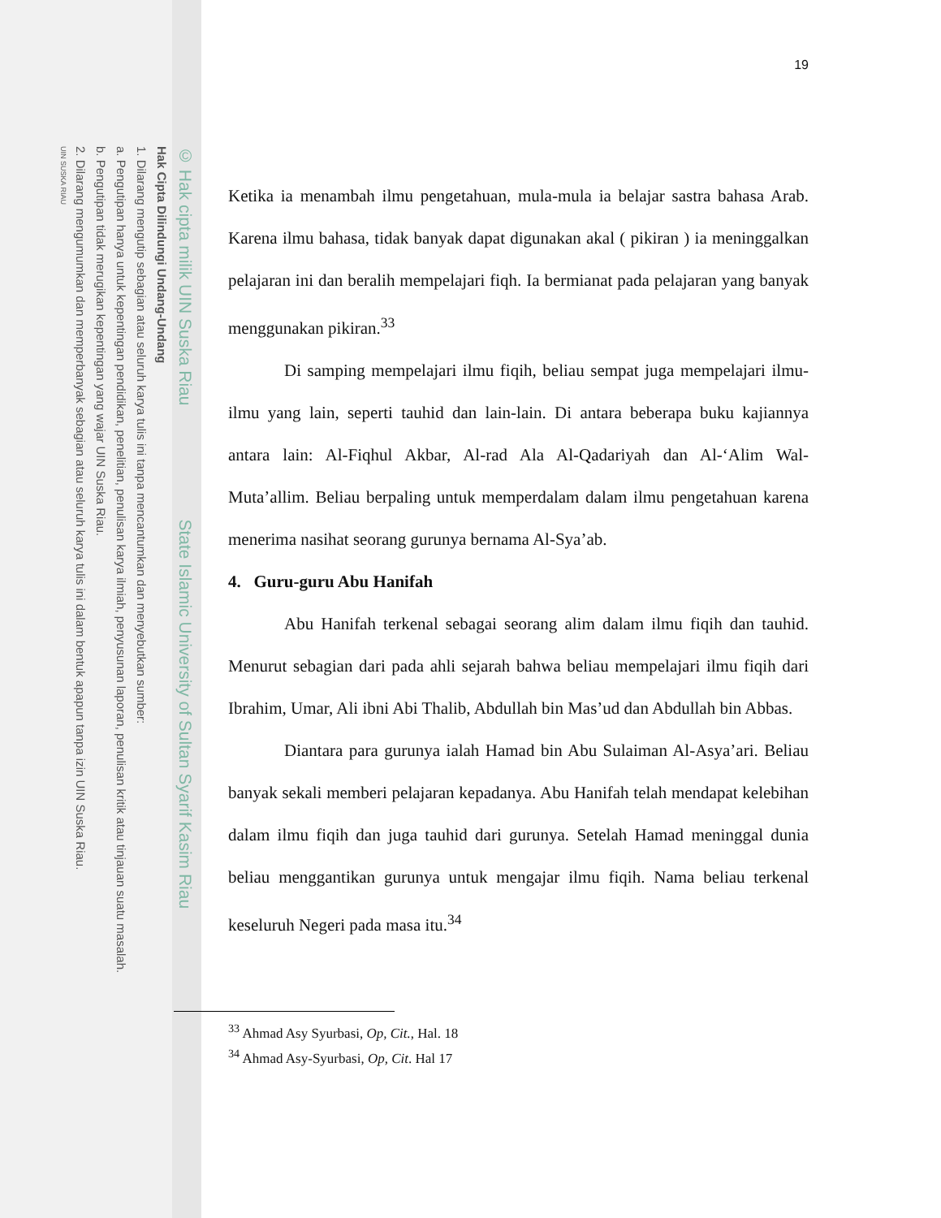© Hak cipta milik UIN Suska Riau State Islamic University of Sultan Syarif Kasim Riau
Hak Cipta Dilindungi Undang-Undang
1. Dilarang mengutip sebagian atau seluruh karya tulis ini tanpa mencantumkan dan menyebutkan sumber:
a. Pengutipan hanya untuk kepentingan pendidikan, penelitian, penulisan karya ilmiah, penyusunan laporan, penulisan kritik atau tinjauan suatu masalah.
b. Pengutipan tidak merugikan kepentingan yang wajar UIN Suska Riau.
2. Dilarang mengumumkan dan memperbanyak sebagian atau seluruh karya tulis ini dalam bentuk apapun tanpa izin UIN Suska Riau.
UIN SUSKA RIAU
19
Ketika ia menambah ilmu pengetahuan, mula-mula ia belajar sastra bahasa Arab. Karena ilmu bahasa, tidak banyak dapat digunakan akal ( pikiran ) ia meninggalkan pelajaran ini dan beralih mempelajari fiqh. Ia bermianat pada pelajaran yang banyak menggunakan pikiran.<sup>33</sup>
Di samping mempelajari ilmu fiqih, beliau sempat juga mempelajari ilmu-ilmu yang lain, seperti tauhid dan lain-lain. Di antara beberapa buku kajiannya antara lain: Al-Fiqhul Akbar, Al-rad Ala Al-Qadariyah dan Al-‘Alim Wal-Muta’allim. Beliau berpaling untuk memperdalam dalam ilmu pengetahuan karena menerima nasihat seorang gurunya bernama Al-Sya’ab.
4. Guru-guru Abu Hanifah
Abu Hanifah terkenal sebagai seorang alim dalam ilmu fiqih dan tauhid. Menurut sebagian dari pada ahli sejarah bahwa beliau mempelajari ilmu fiqih dari Ibrahim, Umar, Ali ibni Abi Thalib, Abdullah bin Mas’ud dan Abdullah bin Abbas.
Diantara para gurunya ialah Hamad bin Abu Sulaiman Al-Asya’ari. Beliau banyak sekali memberi pelajaran kepadanya. Abu Hanifah telah mendapat kelebihan dalam ilmu fiqih dan juga tauhid dari gurunya. Setelah Hamad meninggal dunia beliau menggantikan gurunya untuk mengajar ilmu fiqih. Nama beliau terkenal keseluruh Negeri pada masa itu.<sup>34</sup>
<sup>33</sup> Ahmad Asy Syurbasi, Op, Cit., Hal. 18
<sup>34</sup> Ahmad Asy-Syurbasi, Op, Cit. Hal 17